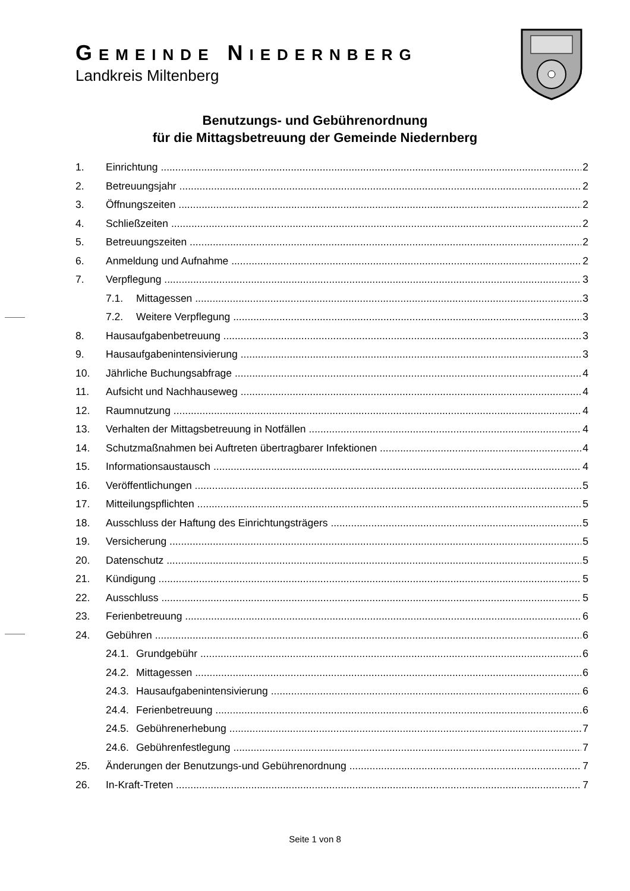GEMEINDE NIEDERNBERG
Landkreis Miltenberg
Benutzungs- und Gebührenordnung
für die Mittagsbetreuung der Gemeinde Niedernberg
1. Einrichtung 2
2. Betreuungsjahr 2
3. Öffnungszeiten 2
4. Schließzeiten 2
5. Betreuungszeiten 2
6. Anmeldung und Aufnahme 2
7. Verpflegung 3
7.1. Mittagessen 3
7.2. Weitere Verpflegung 3
8. Hausaufgabenbetreuung 3
9. Hausaufgabenintensivierung 3
10. Jährliche Buchungsabfrage 4
11. Aufsicht und Nachhauseweg 4
12. Raumnutzung 4
13. Verhalten der Mittagsbetreuung in Notfällen 4
14. Schutzmaßnahmen bei Auftreten übertragbarer Infektionen 4
15. Informationsaustausch 4
16. Veröffentlichungen 5
17. Mitteilungspflichten 5
18. Ausschluss der Haftung des Einrichtungsträgers 5
19. Versicherung 5
20. Datenschutz 5
21. Kündigung 5
22. Ausschluss 5
23. Ferienbetreuung 6
24. Gebühren 6
24.1. Grundgebühr 6
24.2. Mittagessen 6
24.3. Hausaufgabenintensivierung 6
24.4. Ferienbetreuung 6
24.5. Gebührenerhebung 7
24.6. Gebührenfestlegung 7
25. Änderungen der Benutzungs-und Gebührenordnung 7
26. In-Kraft-Treten 7
Seite 1 von 8